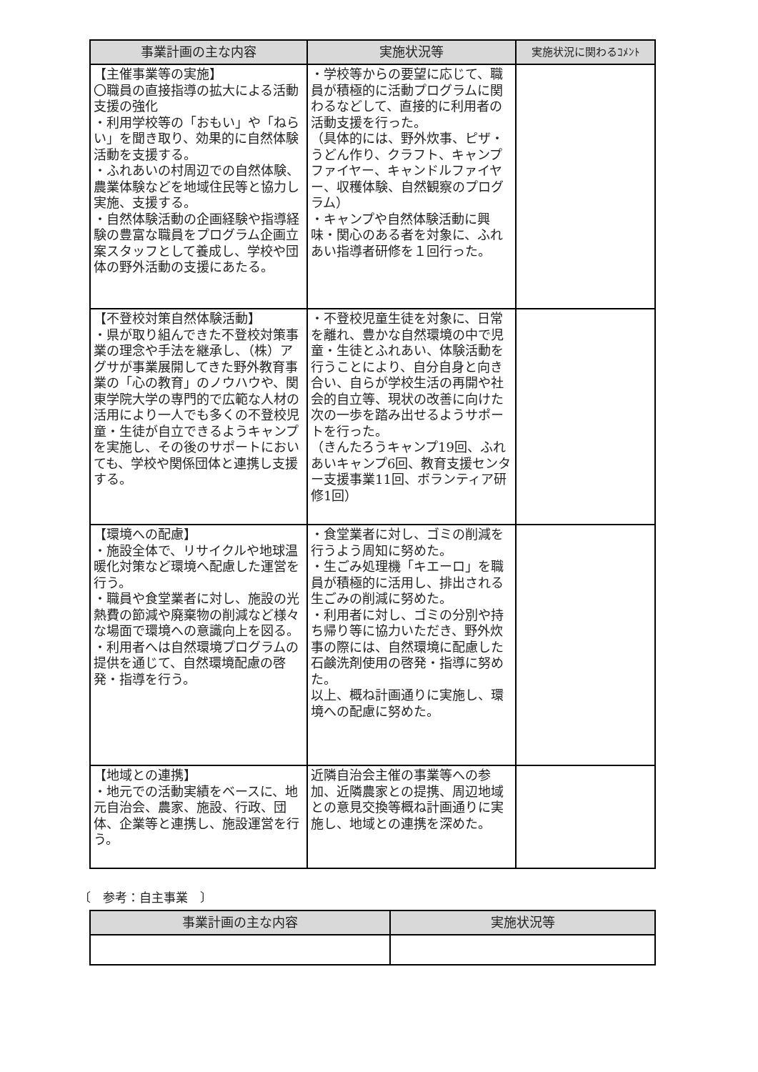| 事業計画の主な内容 | 実施状況等 | 実施状況に関わるｺﾒﾝﾄ |
| --- | --- | --- |
| 【主催事業等の実施】 〇職員の直接指導の拡大による活動支援の強化 ・利用学校等の「おもい」や「ねらい」を聞き取り、効果的に自然体験活動を支援する。 ・ふれあいの村周辺での自然体験、農業体験などを地域住民等と協力し実施、支援する。 ・自然体験活動の企画経験や指導経験の豊富な職員をプログラム企画立案スタッフとして養成し、学校や団体の野外活動の支援にあたる。 | ・学校等からの要望に応じて、職員が積極的に活動プログラムに関わるなどして、直接的に利用者の活動支援を行った。 （具体的には、野外炊事、ピザ・うどん作り、クラフト、キャンプファイヤー、キャンドルファイヤー、収穫体験、自然観察のプログラム） ・キャンプや自然体験活動に興味・関心のある者を対象に、ふれあい指導者研修を１回行った。 | |
| 【不登校対策自然体験活動】 ・県が取り組んできた不登校対策事業の理念や手法を継承し、（株）アグサが事業展開してきた野外教育事業の「心の教育」のノウハウや、関東学院大学の専門的で広範な人材の活用により一人でも多くの不登校児童・生徒が自立できるようキャンプを実施し、その後のサポートにおいても、学校や関係団体と連携し支援する。 | ・不登校児童生徒を対象に、日常を離れ、豊かな自然環境の中で児童・生徒とふれあい、体験活動を行うことにより、自分自身と向き合い、自らが学校生活の再開や社会的自立等、現状の改善に向けた次の一歩を踏み出せるようサポートを行った。 （きんたろうキャンプ19回、ふれあいキャンプ6回、教育支援センター支援事業11回、ボランティア研修1回） | |
| 【環境への配慮】 ・施設全体で、リサイクルや地球温暖化対策など環境へ配慮した運営を行う。 ・職員や食堂業者に対し、施設の光熱費の節減や廃棄物の削減など様々な場面で環境への意識向上を図る。 ・利用者へは自然環境プログラムの提供を通じて、自然環境配慮の啓発・指導を行う。 | ・食堂業者に対し、ゴミの削減を行うよう周知に努めた。 ・生ごみ処理機「キエーロ」を職員が積極的に活用し、排出される生ごみの削減に努めた。 ・利用者に対し、ゴミの分別や持ち帰り等に協力いただき、野外炊事の際には、自然環境に配慮した石鹸洗剤使用の啓発・指導に努めた。 以上、概ね計画通りに実施し、環境への配慮に努めた。 | |
| 【地域との連携】 ・地元での活動実績をベースに、地元自治会、農家、施設、行政、団体、企業等と連携し、施設運営を行う。 | 近隣自治会主催の事業等への参加、近隣農家との提携、周辺地域との意見交換等概ね計画通りに実施し、地域との連携を深めた。 | |
〔　参考：自主事業　〕
| 事業計画の主な内容 | 実施状況等 |
| --- | --- |